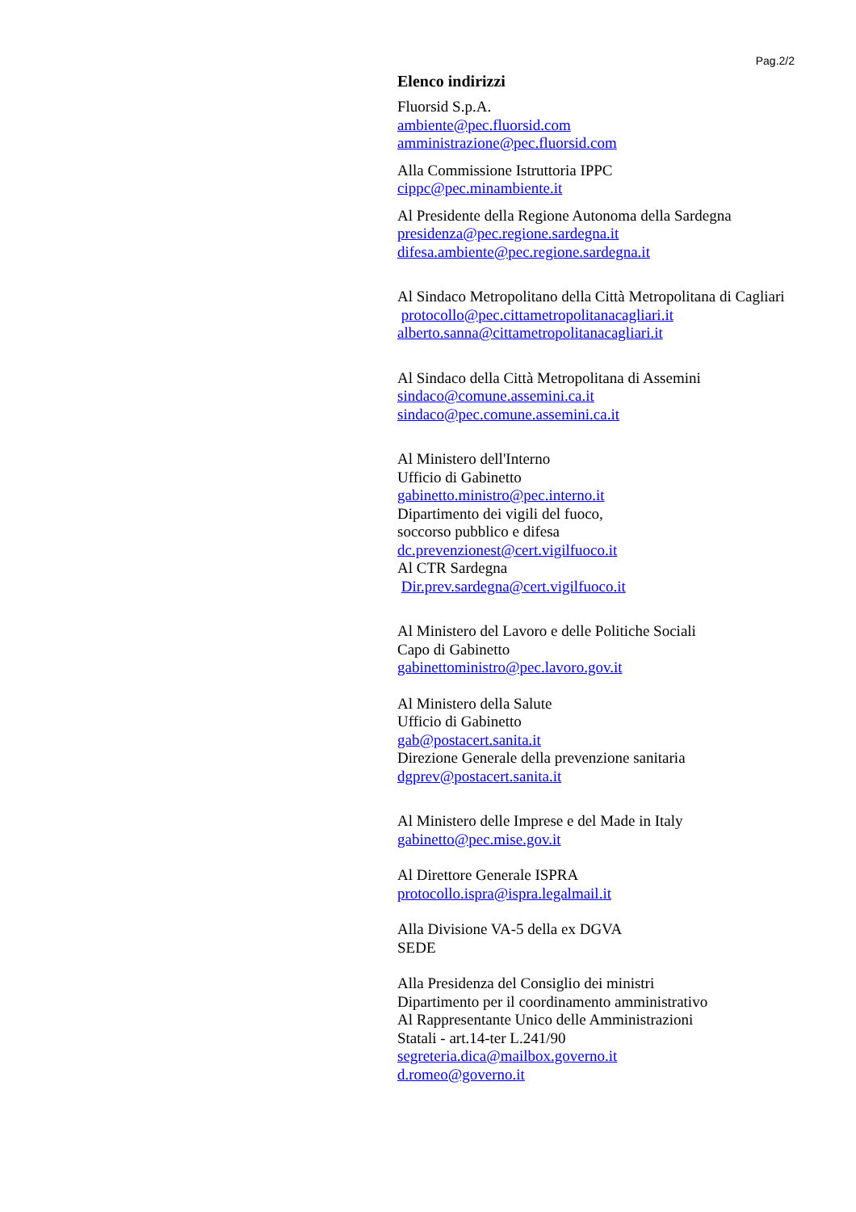Pag.2/2
Elenco indirizzi
Fluorsid S.p.A.
ambiente@pec.fluorsid.com
amministrazione@pec.fluorsid.com
Alla Commissione Istruttoria IPPC
cippc@pec.minambiente.it
Al Presidente della Regione Autonoma della Sardegna
presidenza@pec.regione.sardegna.it
difesa.ambiente@pec.regione.sardegna.it
Al Sindaco Metropolitano della Città Metropolitana di Cagliari
protocollo@pec.cittametropolitanacagliari.it
alberto.sanna@cittametropolitanacagliari.it
Al Sindaco della Città Metropolitana di Assemini
sindaco@comune.assemini.ca.it
sindaco@pec.comune.assemini.ca.it
Al Ministero dell'Interno
Ufficio di Gabinetto
gabinetto.ministro@pec.interno.it
Dipartimento dei vigili del fuoco,
soccorso pubblico e difesa
dc.prevenzionest@cert.vigilfuoco.it
Al CTR Sardegna
Dir.prev.sardegna@cert.vigilfuoco.it
Al Ministero del Lavoro e delle Politiche Sociali
Capo di Gabinetto
gabinettoministro@pec.lavoro.gov.it
Al Ministero della Salute
Ufficio di Gabinetto
gab@postacert.sanita.it
Direzione Generale della prevenzione sanitaria
dgprev@postacert.sanita.it
Al Ministero delle Imprese e del Made in Italy
gabinetto@pec.mise.gov.it
Al Direttore Generale ISPRA
protocollo.ispra@ispra.legalmail.it
Alla Divisione VA-5 della ex DGVA
SEDE
Alla Presidenza del Consiglio dei ministri
Dipartimento per il coordinamento amministrativo
Al Rappresentante Unico delle Amministrazioni
Statali - art.14-ter L.241/90
segreteria.dica@mailbox.governo.it
d.romeo@governo.it